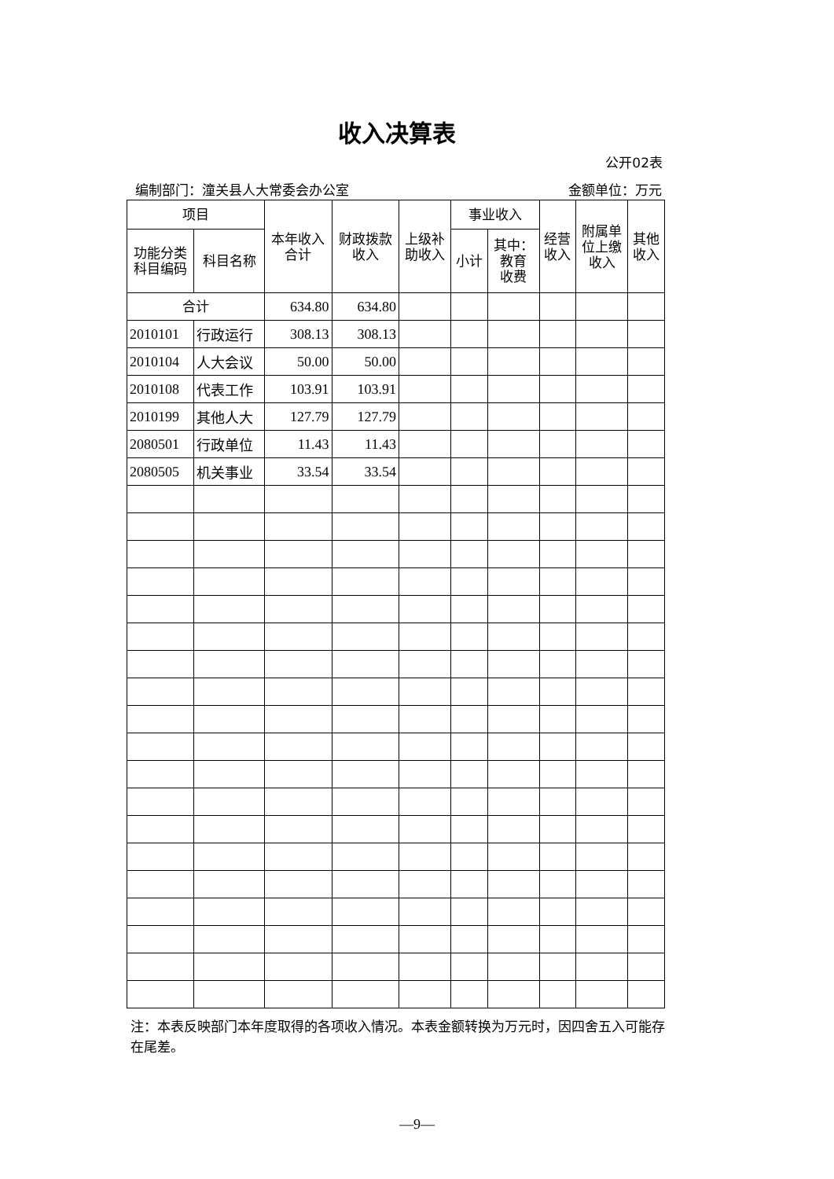收入决算表
公开02表
编制部门：潼关县人大常委会办公室 金额单位：万元
| 项目 | | 本年收入 合计 | 财政拨款 收入 | 上级补 助收入 | 事业收入 | | 经营 收入 | 附属单 位上缴 收入 | 其他 收入 |
| --- | --- | --- | --- | --- | --- | --- | --- | --- | --- |
| 功能分类 科目编码 | 科目名称 | | | | 小计 | 其中： 教育 收费 | | | |
| 合计 | | 634.80 | 634.80 | | | | | | |
| 2010101 | 行政运行 | 308.13 | 308.13 | | | | | | |
| 2010104 | 人大会议 | 50.00 | 50.00 | | | | | | |
| 2010108 | 代表工作 | 103.91 | 103.91 | | | | | | |
| 2010199 | 其他人大 | 127.79 | 127.79 | | | | | | |
| 2080501 | 行政单位 | 11.43 | 11.43 | | | | | | |
| 2080505 | 机关事业 | 33.54 | 33.54 | | | | | | |
注：本表反映部门本年度取得的各项收入情况。本表金额转换为万元时，因四舍五入可能存在尾差。
—9—